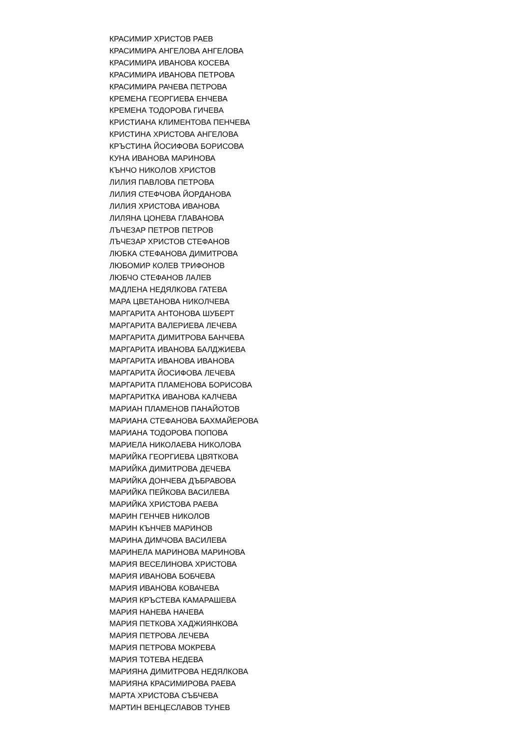КРАСИМИР ХРИСТОВ РАЕВ
КРАСИМИРА АНГЕЛОВА АНГЕЛОВА
КРАСИМИРА ИВАНОВА КОСЕВА
КРАСИМИРА ИВАНОВА ПЕТРОВА
КРАСИМИРА РАЧЕВА ПЕТРОВА
КРЕМЕНА ГЕОРГИЕВА ЕНЧЕВА
КРЕМЕНА ТОДОРОВА ГИЧЕВА
КРИСТИАНА КЛИМЕНТОВА ПЕНЧЕВА
КРИСТИНА ХРИСТОВА АНГЕЛОВА
КРЪСТИНА ЙОСИФОВА БОРИСОВА
КУНА ИВАНОВА МАРИНОВА
КЪНЧО НИКОЛОВ ХРИСТОВ
ЛИЛИЯ ПАВЛОВА ПЕТРОВА
ЛИЛИЯ СТЕФЧОВА ЙОРДАНОВА
ЛИЛИЯ ХРИСТОВА ИВАНОВА
ЛИЛЯНА ЦОНЕВА ГЛАВАНОВА
ЛЪЧЕЗАР ПЕТРОВ ПЕТРОВ
ЛЪЧЕЗАР ХРИСТОВ СТЕФАНОВ
ЛЮБКА СТЕФАНОВА ДИМИТРОВА
ЛЮБОМИР КОЛЕВ ТРИФОНОВ
ЛЮБЧО СТЕФАНОВ ЛАЛЕВ
МАДЛЕНА НЕДЯЛКОВА ГАТЕВА
МАРА ЦВЕТАНОВА НИКОЛЧЕВА
МАРГАРИТА АНТОНОВА ШУБЕРТ
МАРГАРИТА ВАЛЕРИЕВА ЛЕЧЕВА
МАРГАРИТА ДИМИТРОВА БАНЧЕВА
МАРГАРИТА ИВАНОВА БАЛДЖИЕВА
МАРГАРИТА ИВАНОВА ИВАНОВА
МАРГАРИТА ЙОСИФОВА ЛЕЧЕВА
МАРГАРИТА ПЛАМЕНОВА БОРИСОВА
МАРГАРИТКА ИВАНОВА КАЛЧЕВА
МАРИАН ПЛАМЕНОВ ПАНАЙОТОВ
МАРИАНА СТЕФАНОВА БАХМАЙЕРОВА
МАРИАНА ТОДОРОВА ПОПОВА
МАРИЕЛА НИКОЛАЕВА НИКОЛОВА
МАРИЙКА ГЕОРГИЕВА ЦВЯТКОВА
МАРИЙКА ДИМИТРОВА ДЕЧЕВА
МАРИЙКА ДОНЧЕВА ДЪБРАВОВА
МАРИЙКА ПЕЙКОВА ВАСИЛЕВА
МАРИЙКА ХРИСТОВА РАЕВА
МАРИН ГЕНЧЕВ НИКОЛОВ
МАРИН КЪНЧЕВ МАРИНОВ
МАРИНА ДИМЧОВА ВАСИЛЕВА
МАРИНЕЛА МАРИНОВА МАРИНОВА
МАРИЯ ВЕСЕЛИНОВА ХРИСТОВА
МАРИЯ ИВАНОВА БОБЧЕВА
МАРИЯ ИВАНОВА КОВАЧЕВА
МАРИЯ КРЪСТЕВА КАМАРАШЕВА
МАРИЯ НАНЕВА НАЧЕВА
МАРИЯ ПЕТКОВА ХАДЖИЯНКОВА
МАРИЯ ПЕТРОВА ЛЕЧЕВА
МАРИЯ ПЕТРОВА МОКРЕВА
МАРИЯ ТОТЕВА НЕДЕВА
МАРИЯНА ДИМИТРОВА НЕДЯЛКОВА
МАРИЯНА КРАСИМИРОВА РАЕВА
МАРТА ХРИСТОВА СЪБЧЕВА
МАРТИН ВЕНЦЕСЛАВОВ ТУНЕВ